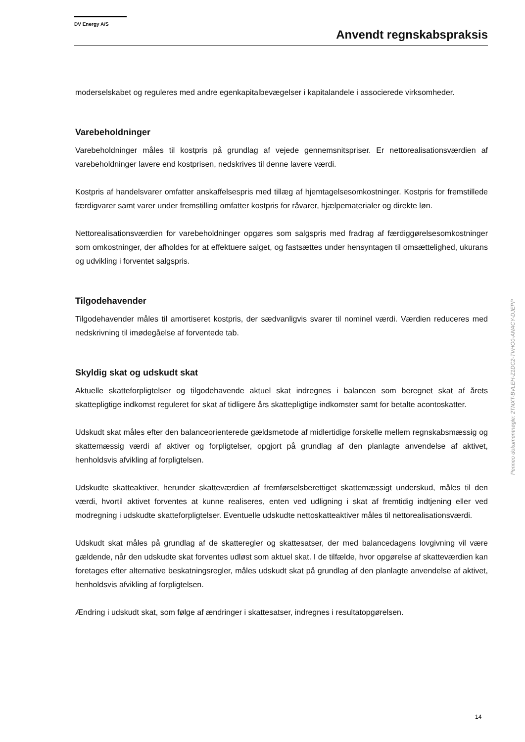DV Energy A/S
Anvendt regnskabspraksis
moderselskabet og reguleres med andre egenkapitalbevægelser i kapitalandele i associerede virksomheder.
Varebeholdninger
Varebeholdninger måles til kostpris på grundlag af vejede gennemsnitspriser. Er nettorealisationsværdien af varebeholdninger lavere end kostprisen, nedskrives til denne lavere værdi.
Kostpris af handelsvarer omfatter anskaffelsespris med tillæg af hjemtagelsesomkostninger. Kostpris for fremstillede færdigvarer samt varer under fremstilling omfatter kostpris for råvarer, hjælpematerialer og direkte løn.
Nettorealisationsværdien for varebeholdninger opgøres som salgspris med fradrag af færdiggørelsesomkostninger som omkostninger, der afholdes for at effektuere salget, og fastsættes under hensyntagen til omsættelighed, ukurans og udvikling i forventet salgspris.
Tilgodehavender
Tilgodehavender måles til amortiseret kostpris, der sædvanligvis svarer til nominel værdi. Værdien reduceres med nedskrivning til imødegåelse af forventede tab.
Skyldig skat og udskudt skat
Aktuelle skatteforpligtelser og tilgodehavende aktuel skat indregnes i balancen som beregnet skat af årets skattepligtige indkomst reguleret for skat af tidligere års skattepligtige indkomster samt for betalte acontoskatter.
Udskudt skat måles efter den balanceorienterede gældsmetode af midlertidige forskelle mellem regnskabsmæssig og skattemæssig værdi af aktiver og forpligtelser, opgjort på grundlag af den planlagte anvendelse af aktivet, henholdsvis afvikling af forpligtelsen.
Udskudte skatteaktiver, herunder skatteværdien af fremførselsberettiget skattemæssigt underskud, måles til den værdi, hvortil aktivet forventes at kunne realiseres, enten ved udligning i skat af fremtidig indtjening eller ved modregning i udskudte skatteforpligtelser. Eventuelle udskudte nettoskatteaktiver måles til nettorealisationsværdi.
Udskudt skat måles på grundlag af de skatteregler og skattesatser, der med balancedagens lovgivning vil være gældende, når den udskudte skat forventes udløst som aktuel skat. I de tilfælde, hvor opgørelse af skatteværdien kan foretages efter alternative beskatningsregler, måles udskudt skat på grundlag af den planlagte anvendelse af aktivet, henholdsvis afvikling af forpligtelsen.
Ændring i udskudt skat, som følge af ændringer i skattesatser, indregnes i resultatopgørelsen.
Penneo dokumentnøgle: 2TNXT-BVLEH-Z1DC2-TVHO0-ANACY-DJEPP
14